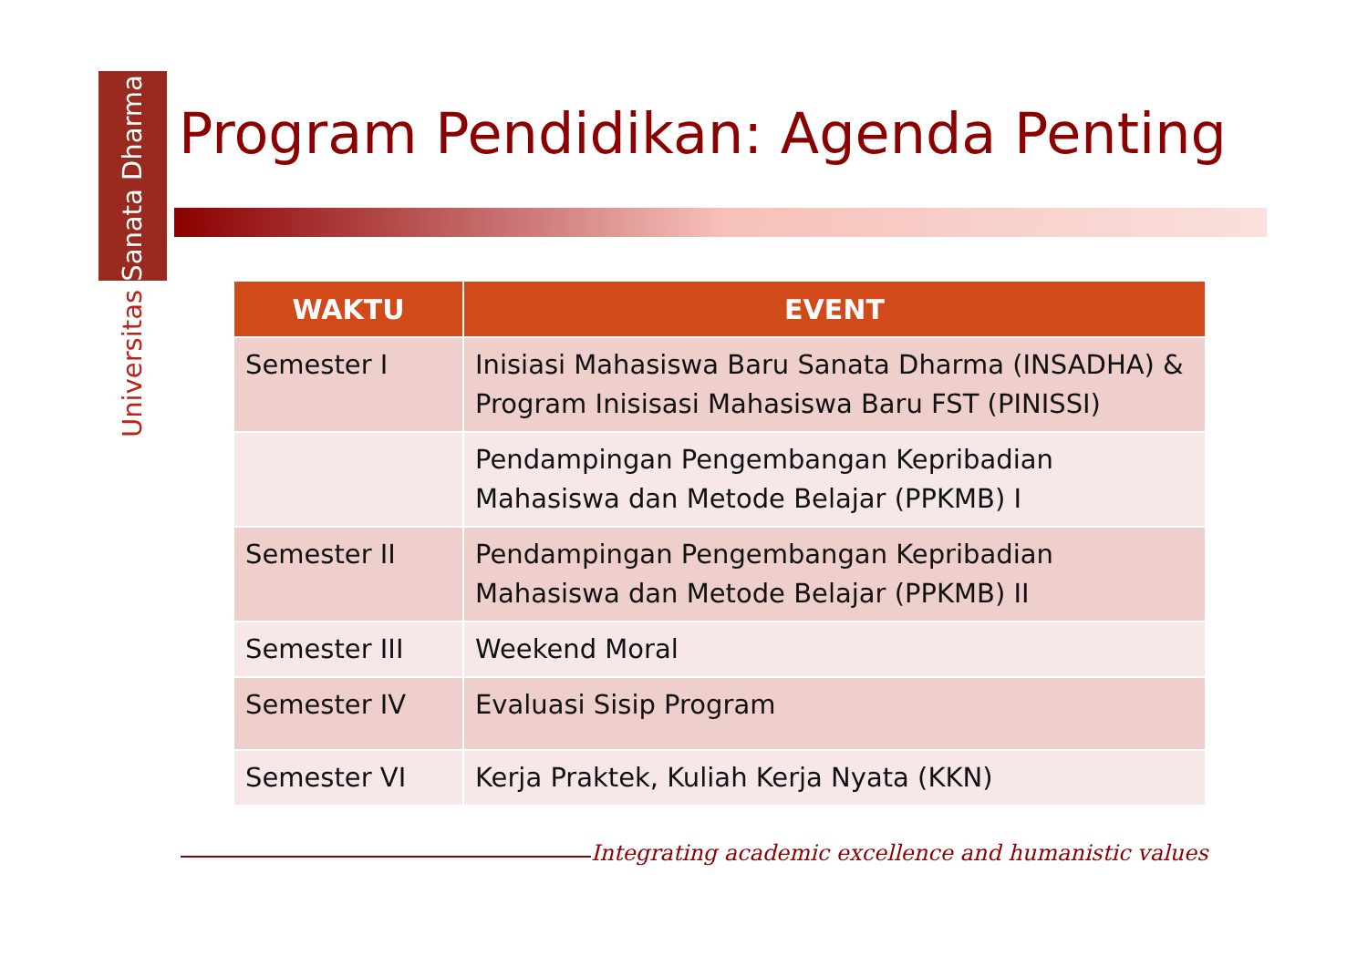Universitas Sanata Dharma
Program Pendidikan: Agenda Penting
| WAKTU | EVENT |
| --- | --- |
| Semester I | Inisiasi Mahasiswa Baru Sanata Dharma (INSADHA) & Program Inisisasi Mahasiswa Baru FST (PINISSI) |
| | Pendampingan Pengembangan Kepribadian Mahasiswa dan Metode Belajar (PPKMB) I |
| Semester II | Pendampingan Pengembangan Kepribadian Mahasiswa dan Metode Belajar (PPKMB) II |
| Semester III | Weekend Moral |
| Semester IV | Evaluasi Sisip Program |
| Semester VI | Kerja Praktek, Kuliah Kerja Nyata (KKN) |
Integrating academic excellence and humanistic values